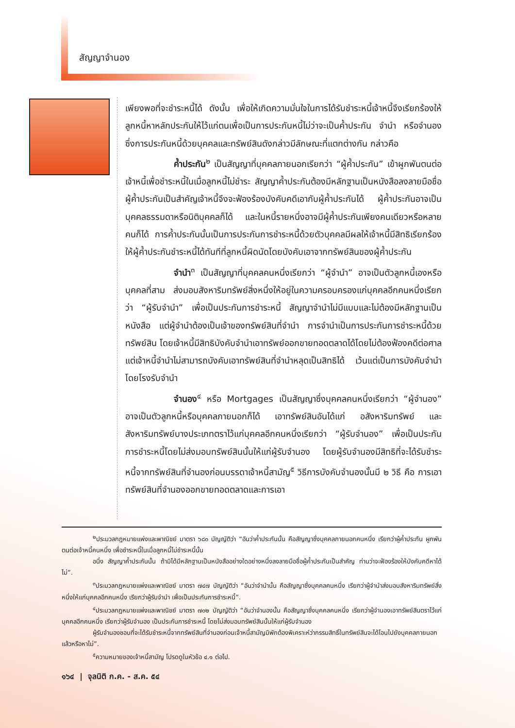สัญญาจำนอง
เพียงพอที่จะชำระหนี้ได้ ดังนั้น เพื่อให้เกิดความมั่นใจในการได้รับชำระหนี้เจ้าหนี้จึงเรียกร้องให้ลูกหนี้หาหลักประกันให้ไว้แก่ตนเพื่อเป็นการประกันหนี้ไม่ว่าจะเป็นค้ำประกัน จำนำ หรือจำนอง ซึ่งการประกันหนี้ด้วยบุคคลและทรัพย์สินดังกล่าวมีลักษณะที่แตกต่างกัน กล่าวคือ
ค้ำประกัน<sup>๒</sup> เป็นสัญญาที่บุคคลภายนอกเรียกว่า “ผู้ค้ำประกัน” เข้าผูกพันตนต่อเจ้าหนี้เพื่อชำระหนี้ในเมื่อลูกหนี้ไม่ชำระ สัญญาค้ำประกันต้องมีหลักฐานเป็นหนังสือลงลายมือชื่อผู้ค้ำประกันเป็นสำคัญเจ้าหนี้จึงจะฟ้องร้องบังคับคดีเอากับผู้ค้ำประกันได้ ผู้ค้ำประกันอาจเป็นบุคคลธรรมดาหรือนิติบุคคลก็ได้ และในหนี้รายหนึ่งอาจมีผู้ค้ำประกันเพียงคนเดียวหรือหลายคนก็ได้ การค้ำประกันนั้นเป็นการประกันการชำระหนี้ด้วยตัวบุคคลมีผลให้เจ้าหนี้มีสิทธิเรียกร้องให้ผู้ค้ำประกันชำระหนี้ได้ทันทีที่ลูกหนี้ผิดนัดโดยบังคับเอาจากทรัพย์สินของผู้ค้ำประกัน
จำนำ<sup>๓</sup> เป็นสัญญาที่บุคคลคนหนึ่งเรียกว่า “ผู้จำนำ” อาจเป็นตัวลูกหนี้เองหรือบุคคลที่สาม ส่งมอบสังหาริมทรัพย์สิ่งหนึ่งให้อยู่ในความครอบครองแก่บุคคลอีกคนหนึ่งเรียกว่า “ผู้รับจำนำ” เพื่อเป็นประกันการชำระหนี้ สัญญาจำนำไม่มีแบบและไม่ต้องมีหลักฐานเป็นหนังสือ แต่ผู้จำนำต้องเป็นเจ้าของทรัพย์สินที่จำนำ การจำนำเป็นการประกันการชำระหนี้ด้วยทรัพย์สิน โดยเจ้าหนี้มีสิทธิบังคับจำนำเอาทรัพย์ออกขายทอดตลาดได้โดยไม่ต้องฟ้องคดีต่อศาล แต่เจ้าหนี้จำนำไม่สามารถบังคับเอาทรัพย์สินที่จำนำหลุดเป็นสิทธิได้ เว้นแต่เป็นการบังคับจำนำโดยโรงรับจำนำ
จำนอง<sup>๔</sup> หรือ Mortgages เป็นสัญญาซึ่งบุคคลคนหนึ่งเรียกว่า “ผู้จำนอง” อาจเป็นตัวลูกหนี้หรือบุคคลภายนอกก็ได้ เอาทรัพย์สินอันได้แก่ อสังหาริมทรัพย์ และสังหาริมทรัพย์บางประเภทตราไว้แก่บุคคลอีกคนหนึ่งเรียกว่า “ผู้รับจำนอง” เพื่อเป็นประกันการชำระหนี้โดยไม่ส่งมอบทรัพย์สินนั้นให้แก่ผู้รับจำนอง โดยผู้รับจำนองมีสิทธิที่จะได้รับชำระหนี้จากทรัพย์สินที่จำนองก่อนบรรดาเจ้าหนี้สามัญ<sup>๕</sup> วิธีการบังคับจำนองนั้นมี ๒ วิธี คือ การเอาทรัพย์สินที่จำนองออกขายทอดตลาดและการเอา
<sup>๒</sup> ประมวลกฎหมายแพ่งและพาณิชย์ มาตรา ๖๘๐ บัญญัติว่า “อันว่าค้ำประกันนั้น คือสัญญาซึ่งบุคคลภายนอกคนหนึ่ง เรียกว่าผู้ค้ำประกัน ผูกพันตนต่อเจ้าหนี้คนหนึ่ง เพื่อชำระหนี้ในเมื่อลูกหนี้ไม่ชำระหนี้นั้น
อนึ่ง สัญญาค้ำประกันนั้น ถ้ามิได้มีหลักฐานเป็นหนังสืออย่างใดอย่างหนึ่งลงลายมือชื่อผู้ค้ำประกันเป็นสำคัญ ท่านว่าจะฟ้องร้องให้บังคับคดีหาได้ไม่”.
<sup>๓</sup> ประมวลกฎหมายแพ่งและพาณิชย์ มาตรา ๗๔๗ บัญญัติว่า “อันว่าจำนำนั้น คือสัญญาซึ่งบุคคลคนหนึ่ง เรียกว่าผู้จำนำส่งมอบสังหาริมทรัพย์สิ่งหนึ่งให้แก่บุคคลอีกคนหนึ่ง เรียกว่าผู้รับจำนำ เพื่อเป็นประกันการชำระหนี้”.
<sup>๔</sup> ประมวลกฎหมายแพ่งและพาณิชย์ มาตรา ๗๐๒ บัญญัติว่า “อันว่าจำนองนั้น คือสัญญาซึ่งบุคคลคนหนึ่ง เรียกว่าผู้จำนองเอาทรัพย์สินตราไว้แก่บุคคลอีกคนหนึ่ง เรียกว่าผู้รับจำนอง เป็นประกันการชำระหนี้ โดยไม่ส่งมอบทรัพย์สินนั้นให้แก่ผู้รับจำนอง
ผู้รับจำนองชอบที่จะได้รับชำระหนี้จากทรัพย์สินที่จำนองก่อนเจ้าหนี้สามัญมิพักต้องพิเคราะห์ว่ากรรมสิทธิ์ในทรัพย์สินจะได้โอนไปยังบุคคลภายนอกแล้วหรือหาไม่”.
<sup>๕</sup> ความหมายของเจ้าหนี้สามัญ โปรดดูในหัวข้อ ๔.๑ ต่อไป.
๑๖๔ | จุลนิติ ก.ค. - ส.ค. ๕๔